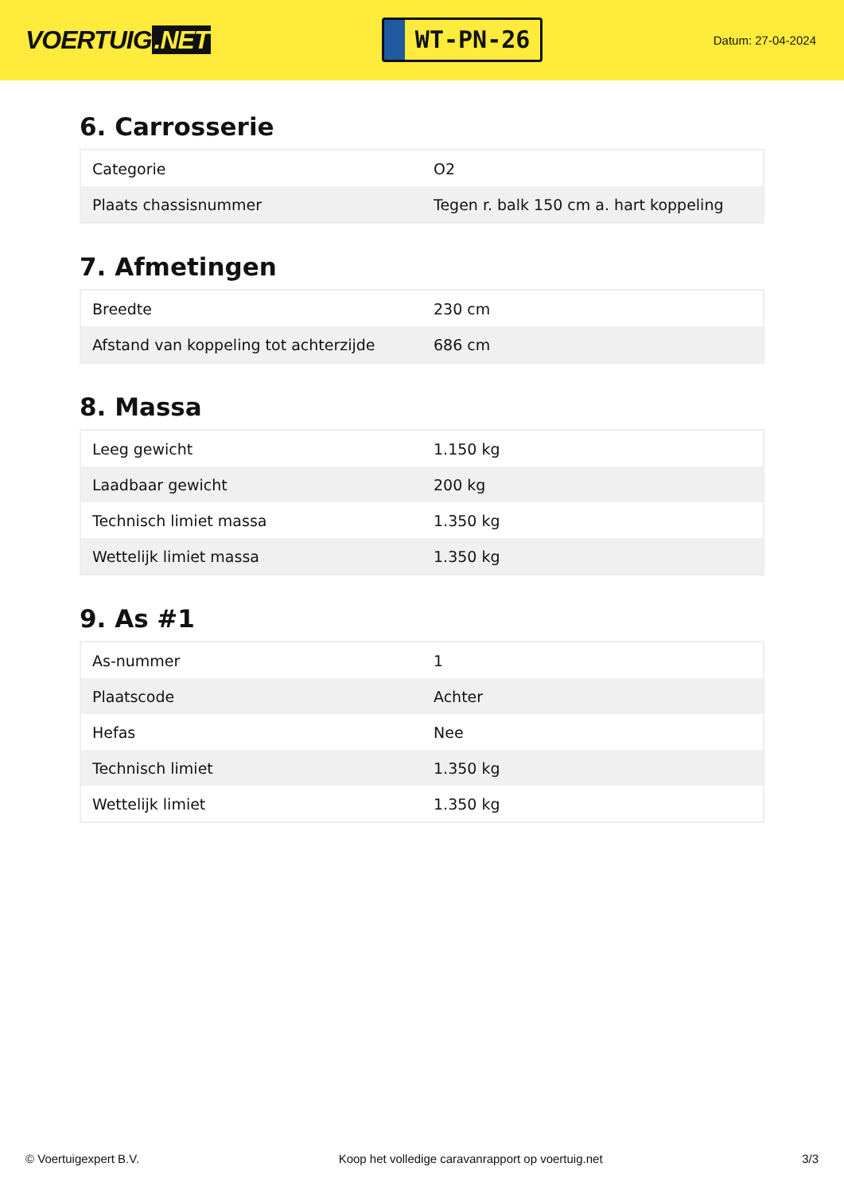VOERTUIG.NET
WT-PN-26
Datum: 27-04-2024
6. Carrosserie
| Categorie | O2 |
| Plaats chassisnummer | Tegen r. balk 150 cm a. hart koppeling |
7. Afmetingen
| Breedte | 230 cm |
| Afstand van koppeling tot achterzijde | 686 cm |
8. Massa
| Leeg gewicht | 1.150 kg |
| Laadbaar gewicht | 200 kg |
| Technisch limiet massa | 1.350 kg |
| Wettelijk limiet massa | 1.350 kg |
9. As #1
| As-nummer | 1 |
| Plaatscode | Achter |
| Hefas | Nee |
| Technisch limiet | 1.350 kg |
| Wettelijk limiet | 1.350 kg |
© Voertuigexpert B.V. Koop het volledige caravanrapport op voertuig.net 3/3